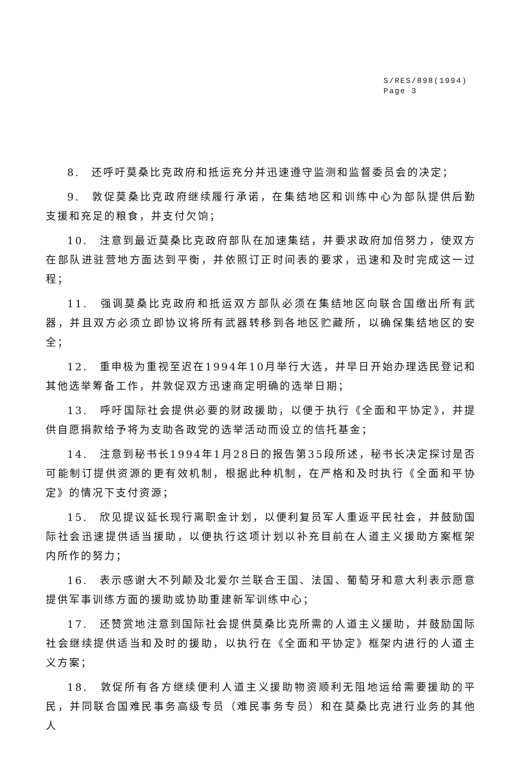S/RES/898(1994)
Page 3
8.　还呼吁莫桑比克政府和抵运充分并迅速遵守监测和监督委员会的决定；
9.　敦促莫桑比克政府继续履行承诺，在集结地区和训练中心为部队提供后勤支援和充足的粮食，并支付欠饷；
10.　注意到最近莫桑比克政府部队在加速集结，并要求政府加倍努力，使双方在部队进驻营地方面达到平衡，并依照订正时间表的要求，迅速和及时完成这一过程；
11.　强调莫桑比克政府和抵运双方部队必须在集结地区向联合国缴出所有武器，并且双方必须立即协议将所有武器转移到各地区贮藏所，以确保集结地区的安全；
12.　重申极为重视至迟在1994年10月举行大选，并早日开始办理选民登记和其他选举筹备工作，并敦促双方迅速商定明确的选举日期；
13.　呼吁国际社会提供必要的财政援助，以便于执行《全面和平协定》，并提供自愿捐款给予将为支助各政党的选举活动而设立的信托基金；
14.　注意到秘书长1994年1月28日的报告第35段所述，秘书长决定探讨是否可能制订提供资源的更有效机制，根据此种机制，在严格和及时执行《全面和平协定》的情况下支付资源；
15.　欣见提议延长现行离职金计划，以便利复员军人重返平民社会，并鼓励国际社会迅速提供适当援助，以便执行这项计划以补充目前在人道主义援助方案框架内所作的努力；
16.　表示感谢大不列颠及北爱尔兰联合王国、法国、葡萄牙和意大利表示愿意提供军事训练方面的援助或协助重建新军训练中心；
17.　还赞赏地注意到国际社会提供莫桑比克所需的人道主义援助，并鼓励国际社会继续提供适当和及时的援助，以执行在《全面和平协定》框架内进行的人道主义方案；
18.　敦促所有各方继续便利人道主义援助物资顺利无阻地运给需要援助的平民，并同联合国难民事务高级专员（难民事务专员）和在莫桑比克进行业务的其他人